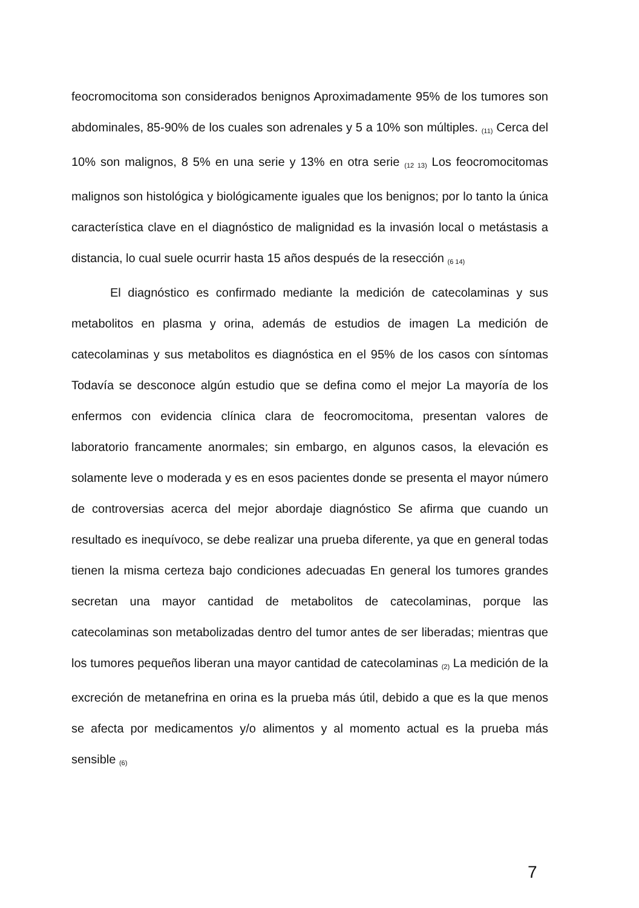feocromocitoma son considerados benignos Aproximadamente 95% de los tumores son abdominales, 85-90% de los cuales son adrenales y 5 a 10% son múltiples. <sub>(11)</sub> Cerca del 10% son malignos, 8 5% en una serie y 13% en otra serie <sub>(12 13)</sub> Los feocromocitomas malignos son histológica y biológicamente iguales que los benignos; por lo tanto la única característica clave en el diagnóstico de malignidad es la invasión local o metástasis a distancia, lo cual suele ocurrir hasta 15 años después de la resección <sub>(6 14)</sub>
El diagnóstico es confirmado mediante la medición de catecolaminas y sus metabolitos en plasma y orina, además de estudios de imagen La medición de catecolaminas y sus metabolitos es diagnóstica en el 95% de los casos con síntomas Todavía se desconoce algún estudio que se defina como el mejor La mayoría de los enfermos con evidencia clínica clara de feocromocitoma, presentan valores de laboratorio francamente anormales; sin embargo, en algunos casos, la elevación es solamente leve o moderada y es en esos pacientes donde se presenta el mayor número de controversias acerca del mejor abordaje diagnóstico Se afirma que cuando un resultado es inequívoco, se debe realizar una prueba diferente, ya que en general todas tienen la misma certeza bajo condiciones adecuadas En general los tumores grandes secretan una mayor cantidad de metabolitos de catecolaminas, porque las catecolaminas son metabolizadas dentro del tumor antes de ser liberadas; mientras que los tumores pequeños liberan una mayor cantidad de catecolaminas <sub>(2)</sub> La medición de la excreción de metanefrina en orina es la prueba más útil, debido a que es la que menos se afecta por medicamentos y/o alimentos y al momento actual es la prueba más sensible <sub>(6)</sub>
7